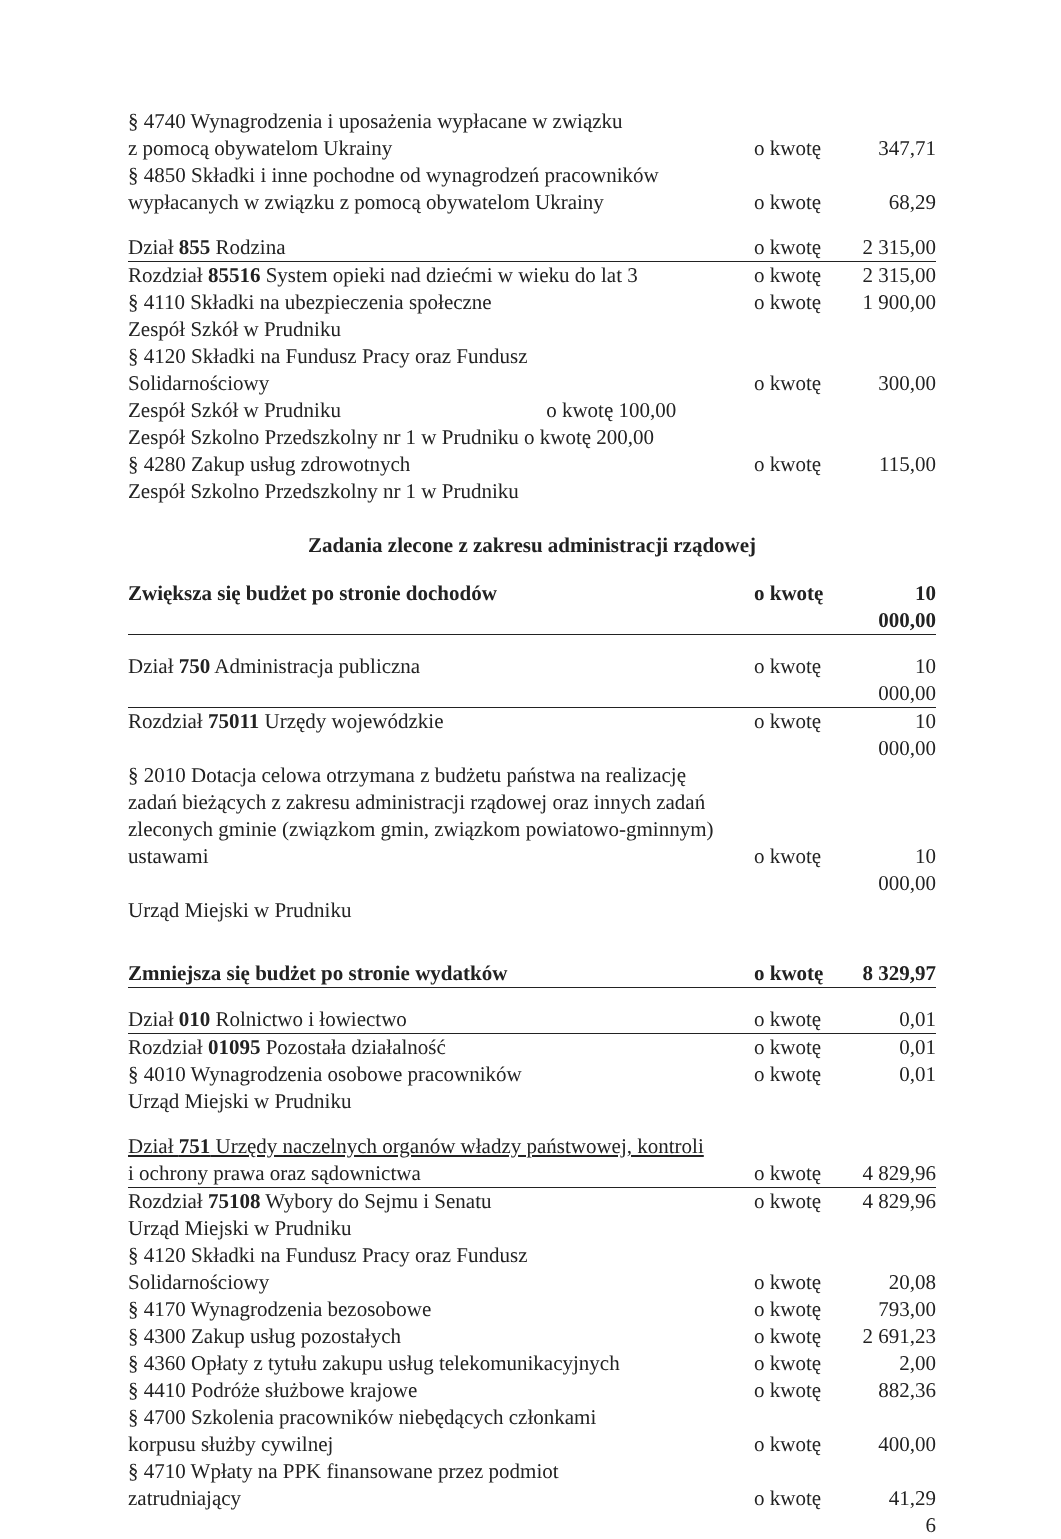§ 4740 Wynagrodzenia i uposażenia wypłacane w związku
z pomocą obywatelom Ukrainy o kwotę 347,71
§ 4850 Składki i inne pochodne od wynagrodzeń pracowników
wypłacanych w związku z pomocą obywatelom Ukrainy o kwotę 68,29
Dział 855 Rodzina o kwotę 2 315,00
Rozdział 85516 System opieki nad dziećmi w wieku do lat 3 o kwotę 2 315,00
§ 4110 Składki na ubezpieczenia społeczne o kwotę 1 900,00
Zespół Szkół w Prudniku
§ 4120 Składki na Fundusz Pracy oraz Fundusz
Solidarnościowy o kwotę 300,00
Zespół Szkół w Prudniku o kwotę 100,00
Zespół Szkolno Przedszkolny nr 1 w Prudniku o kwotę 200,00
§ 4280 Zakup usług zdrowotnych o kwotę 115,00
Zespół Szkolno Przedszkolny nr 1 w Prudniku
Zadania zlecone z zakresu administracji rządowej
Zwiększa się budżet po stronie dochodów o kwotę 10 000,00
Dział 750 Administracja publiczna o kwotę 10 000,00
Rozdział 75011 Urzędy wojewódzkie o kwotę 10 000,00
§ 2010 Dotacja celowa otrzymana z budżetu państwa na realizację
zadań bieżących z zakresu administracji rządowej oraz innych zadań
zleconych gminie (związkom gmin, związkom powiatowo-gminnym)
ustawami o kwotę 10 000,00
Urząd Miejski w Prudniku
Zmniejsza się budżet po stronie wydatków o kwotę 8 329,97
Dział 010 Rolnictwo i łowiectwo o kwotę 0,01
Rozdział 01095 Pozostała działalność o kwotę 0,01
§ 4010 Wynagrodzenia osobowe pracowników o kwotę 0,01
Urząd Miejski w Prudniku
Dział 751 Urzędy naczelnych organów władzy państwowej, kontroli
i ochrony prawa oraz sądownictwa o kwotę 4 829,96
Rozdział 75108 Wybory do Sejmu i Senatu o kwotę 4 829,96
Urząd Miejski w Prudniku
§ 4120 Składki na Fundusz Pracy oraz Fundusz
Solidarnościowy o kwotę 20,08
§ 4170 Wynagrodzenia bezosobowe o kwotę 793,00
§ 4300 Zakup usług pozostałych o kwotę 2 691,23
§ 4360 Opłaty z tytułu zakupu usług telekomunikacyjnych o kwotę 2,00
§ 4410 Podróże służbowe krajowe o kwotę 882,36
§ 4700 Szkolenia pracowników niebędących członkami
korpusu służby cywilnej o kwotę 400,00
§ 4710 Wpłaty na PPK finansowane przez podmiot
zatrudniający o kwotę 41,29
6